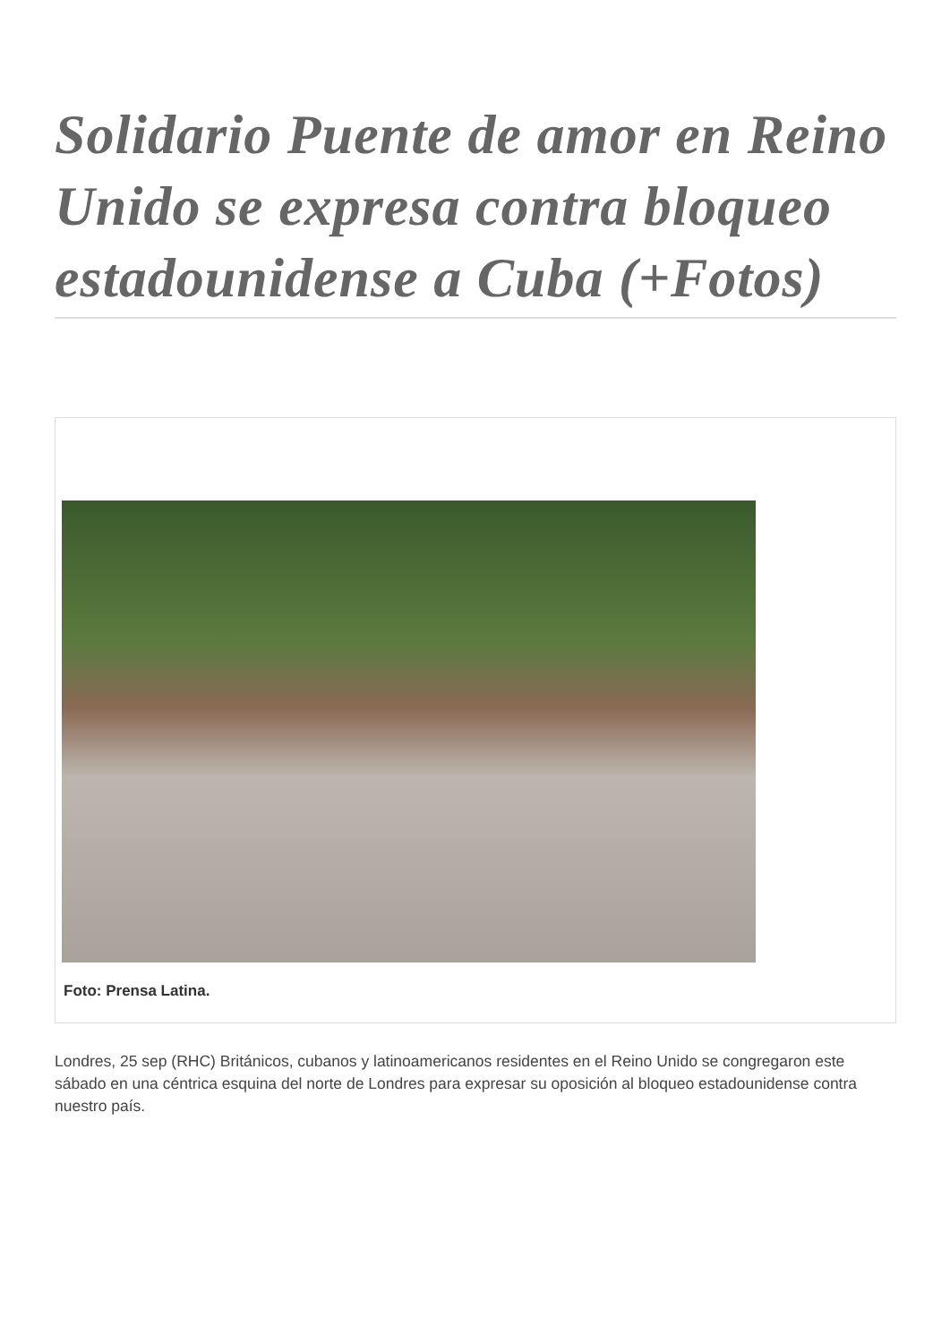Solidario Puente de amor en Reino Unido se expresa contra bloqueo estadounidense a Cuba (+Fotos)
Foto: Prensa Latina.
Londres, 25 sep (RHC) Británicos, cubanos y latinoamericanos residentes en el Reino Unido se congregaron este sábado en una céntrica esquina del norte de Londres para expresar su oposición al bloqueo estadounidense contra nuestro país.